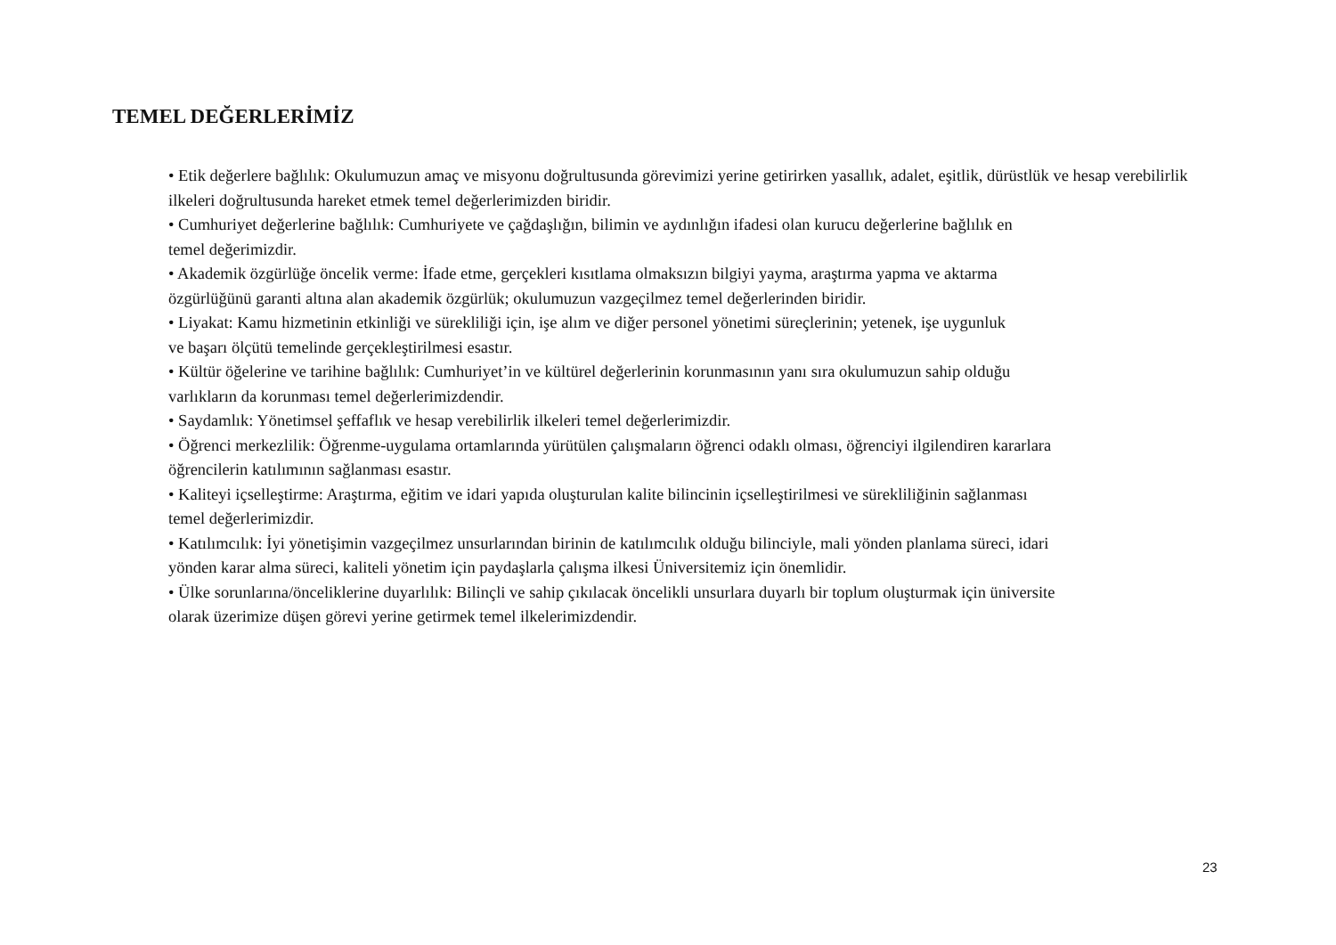TEMEL DEĞERLERİMİZ
• Etik değerlere bağlılık: Okulumuzun amaç ve misyonu doğrultusunda görevimizi yerine getirirken yasallık, adalet, eşitlik, dürüstlük ve hesap verebilirlik ilkeleri doğrultusunda hareket etmek temel değerlerimizden biridir.
• Cumhuriyet değerlerine bağlılık: Cumhuriyete ve çağdaşlığın, bilimin ve aydınlığın ifadesi olan kurucu değerlerine bağlılık en
temel değerimizdir.
• Akademik özgürlüğe öncelik verme: İfade etme, gerçekleri kısıtlama olmaksızın bilgiyi yayma, araştırma yapma ve aktarma
özgürlüğünü garanti altına alan akademik özgürlük; okulumuzun vazgeçilmez temel değerlerinden biridir.
• Liyakat: Kamu hizmetinin etkinliği ve sürekliliği için, işe alım ve diğer personel yönetimi süreçlerinin; yetenek, işe uygunluk
ve başarı ölçütü temelinde gerçekleştirilmesi esastır.
• Kültür öğelerine ve tarihine bağlılık: Cumhuriyet’in ve kültürel değerlerinin korunmasının yanı sıra okulumuzun sahip olduğu
varlıkların da korunması temel değerlerimizdendir.
• Saydamlık: Yönetimsel şeffaflık ve hesap verebilirlik ilkeleri temel değerlerimizdir.
• Öğrenci merkezlilik: Öğrenme-uygulama ortamlarında yürütülen çalışmaların öğrenci odaklı olması, öğrenciyi ilgilendiren kararlara
öğrencilerin katılımının sağlanması esastır.
• Kaliteyi içselleştirme: Araştırma, eğitim ve idari yapıda oluşturulan kalite bilincinin içselleştirilmesi ve sürekliliğinin sağlanması
temel değerlerimizdir.
• Katılımcılık: İyi yönetişimin vazgeçilmez unsurlarından birinin de katılımcılık olduğu bilinciyle, mali yönden planlama süreci, idari
yönden karar alma süreci, kaliteli yönetim için paydaşlarla çalışma ilkesi Üniversitemiz için önemlidir.
• Ülke sorunlarına/önceliklerine duyarlılık: Bilinçli ve sahip çıkılacak öncelikli unsurlara duyarlı bir toplum oluşturmak için üniversite
olarak üzerimize düşen görevi yerine getirmek temel ilkelerimizdendir.
23